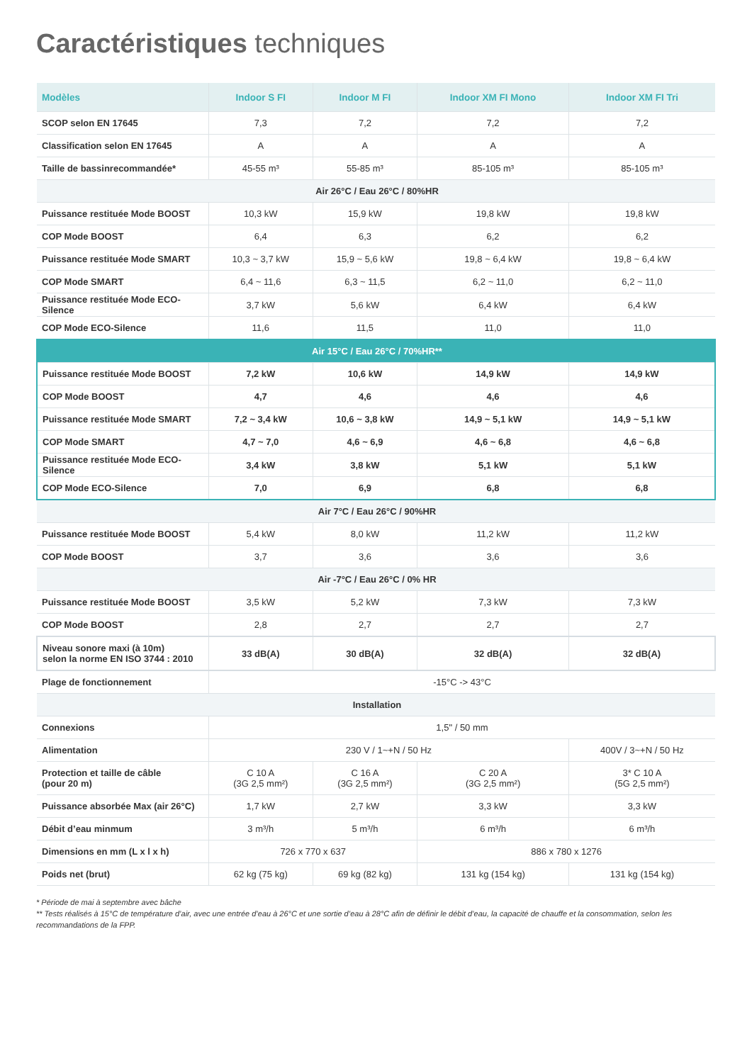Caractéristiques techniques
| Modèles | Indoor S FI | Indoor M FI | Indoor XM FI Mono | Indoor XM FI Tri |
| --- | --- | --- | --- | --- |
| SCOP selon EN 17645 | 7,3 | 7,2 | 7,2 | 7,2 |
| Classification selon EN 17645 | A | A | A | A |
| Taille de bassinrecommandée* | 45-55 m³ | 55-85 m³ | 85-105 m³ | 85-105 m³ |
| Air 26°C / Eau 26°C / 80%HR | | | | |
| Puissance restituée Mode BOOST | 10,3 kW | 15,9 kW | 19,8 kW | 19,8 kW |
| COP Mode BOOST | 6,4 | 6,3 | 6,2 | 6,2 |
| Puissance restituée Mode SMART | 10,3 ~ 3,7 kW | 15,9 ~ 5,6 kW | 19,8 ~ 6,4 kW | 19,8 ~ 6,4 kW |
| COP Mode SMART | 6,4 ~ 11,6 | 6,3 ~ 11,5 | 6,2 ~ 11,0 | 6,2 ~ 11,0 |
| Puissance restituée Mode ECO-Silence | 3,7 kW | 5,6 kW | 6,4 kW | 6,4 kW |
| COP Mode ECO-Silence | 11,6 | 11,5 | 11,0 | 11,0 |
| Air 15°C / Eau 26°C / 70%HR** | | | | |
| Puissance restituée Mode BOOST | 7,2 kW | 10,6 kW | 14,9 kW | 14,9 kW |
| COP Mode BOOST | 4,7 | 4,6 | 4,6 | 4,6 |
| Puissance restituée Mode SMART | 7,2 ~ 3,4 kW | 10,6 ~ 3,8 kW | 14,9 ~ 5,1 kW | 14,9 ~ 5,1 kW |
| COP Mode SMART | 4,7 ~ 7,0 | 4,6 ~ 6,9 | 4,6 ~ 6,8 | 4,6 ~ 6,8 |
| Puissance restituée Mode ECO-Silence | 3,4 kW | 3,8 kW | 5,1 kW | 5,1 kW |
| COP Mode ECO-Silence | 7,0 | 6,9 | 6,8 | 6,8 |
| Air 7°C / Eau 26°C / 90%HR | | | | |
| Puissance restituée Mode BOOST | 5,4 kW | 8,0 kW | 11,2 kW | 11,2 kW |
| COP Mode BOOST | 3,7 | 3,6 | 3,6 | 3,6 |
| Air -7°C / Eau 26°C / 0% HR | | | | |
| Puissance restituée Mode BOOST | 3,5 kW | 5,2 kW | 7,3 kW | 7,3 kW |
| COP Mode BOOST | 2,8 | 2,7 | 2,7 | 2,7 |
| Niveau sonore maxi (à 10m) selon la norme EN ISO 3744 : 2010 | 33 dB(A) | 30 dB(A) | 32 dB(A) | 32 dB(A) |
| Plage de fonctionnement | -15°C -> 43°C | | | |
| Installation | | | | |
| Connexions | 1,5" / 50 mm | | | |
| Alimentation | 230 V / 1~+N / 50 Hz | | | 400V / 3~+N / 50 Hz |
| Protection et taille de câble (pour 20 m) | C 10 A (3G 2,5 mm²) | C 16 A (3G 2,5 mm²) | C 20 A (3G 2,5 mm²) | 3* C 10 A (5G 2,5 mm²) |
| Puissance absorbée Max (air 26°C) | 1,7 kW | 2,7 kW | 3,3 kW | 3,3 kW |
| Débit d’eau minmum | 3 m³/h | 5 m³/h | 6 m³/h | 6 m³/h |
| Dimensions en mm (L x l x h) | 726 x 770 x 637 | | 886 x 780 x 1276 | |
| Poids net (brut) | 62 kg (75 kg) | 69 kg (82 kg) | 131 kg (154 kg) | 131 kg (154 kg) |
* Période de mai à septembre avec bâche
** Tests réalisés à 15°C de température d’air, avec une entrée d’eau à 26°C et une sortie d’eau à 28°C afin de définir le débit d’eau, la capacité de chauffe et la consommation, selon les recommandations de la FPP.